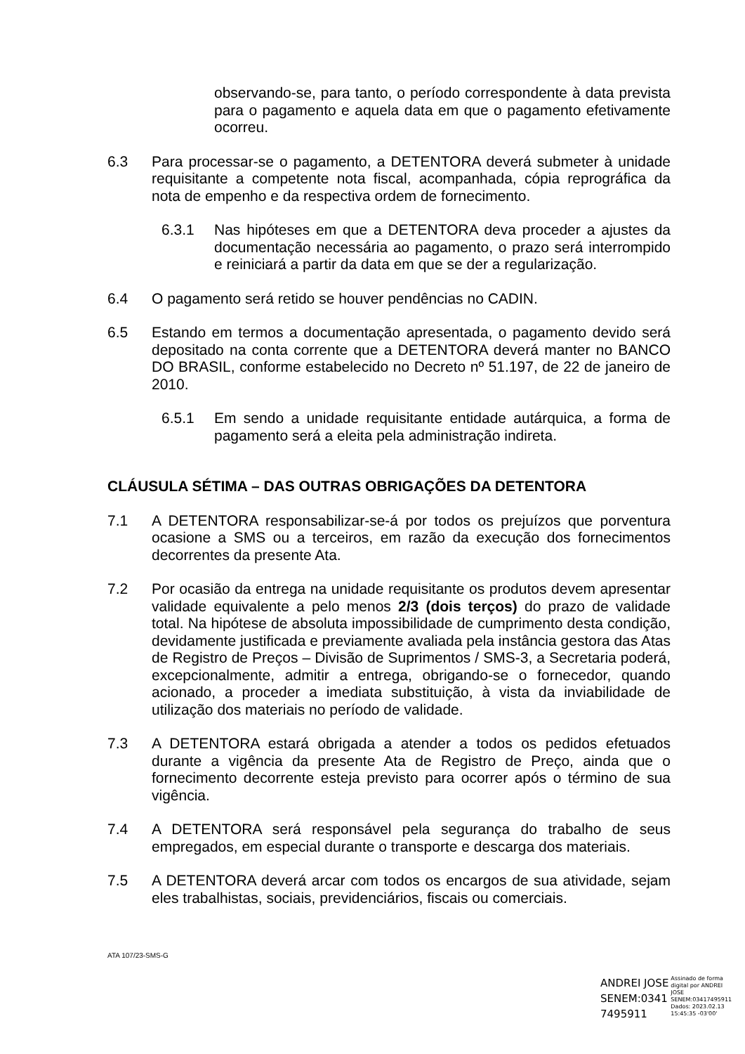observando-se, para tanto, o período correspondente à data prevista para o pagamento e aquela data em que o pagamento efetivamente ocorreu.
6.3 Para processar-se o pagamento, a DETENTORA deverá submeter à unidade requisitante a competente nota fiscal, acompanhada, cópia reprográfica da nota de empenho e da respectiva ordem de fornecimento.
6.3.1 Nas hipóteses em que a DETENTORA deva proceder a ajustes da documentação necessária ao pagamento, o prazo será interrompido e reiniciará a partir da data em que se der a regularização.
6.4 O pagamento será retido se houver pendências no CADIN.
6.5 Estando em termos a documentação apresentada, o pagamento devido será depositado na conta corrente que a DETENTORA deverá manter no BANCO DO BRASIL, conforme estabelecido no Decreto nº 51.197, de 22 de janeiro de 2010.
6.5.1 Em sendo a unidade requisitante entidade autárquica, a forma de pagamento será a eleita pela administração indireta.
CLÁUSULA SÉTIMA – DAS OUTRAS OBRIGAÇÕES DA DETENTORA
7.1 A DETENTORA responsabilizar-se-á por todos os prejuízos que porventura ocasione a SMS ou a terceiros, em razão da execução dos fornecimentos decorrentes da presente Ata.
7.2 Por ocasião da entrega na unidade requisitante os produtos devem apresentar validade equivalente a pelo menos 2/3 (dois terços) do prazo de validade total. Na hipótese de absoluta impossibilidade de cumprimento desta condição, devidamente justificada e previamente avaliada pela instância gestora das Atas de Registro de Preços – Divisão de Suprimentos / SMS-3, a Secretaria poderá, excepcionalmente, admitir a entrega, obrigando-se o fornecedor, quando acionado, a proceder a imediata substituição, à vista da inviabilidade de utilização dos materiais no período de validade.
7.3 A DETENTORA estará obrigada a atender a todos os pedidos efetuados durante a vigência da presente Ata de Registro de Preço, ainda que o fornecimento decorrente esteja previsto para ocorrer após o término de sua vigência.
7.4 A DETENTORA será responsável pela segurança do trabalho de seus empregados, em especial durante o transporte e descarga dos materiais.
7.5 A DETENTORA deverá arcar com todos os encargos de sua atividade, sejam eles trabalhistas, sociais, previdenciários, fiscais ou comerciais.
ATA 107/23-SMS-G
ANDREI JOSE
SENEM:0341
7495911
Assinado de forma
digital por ANDREI
JOSE
SENEM:03417495911
Dados: 2023.02.13
15:45:35 -03'00'